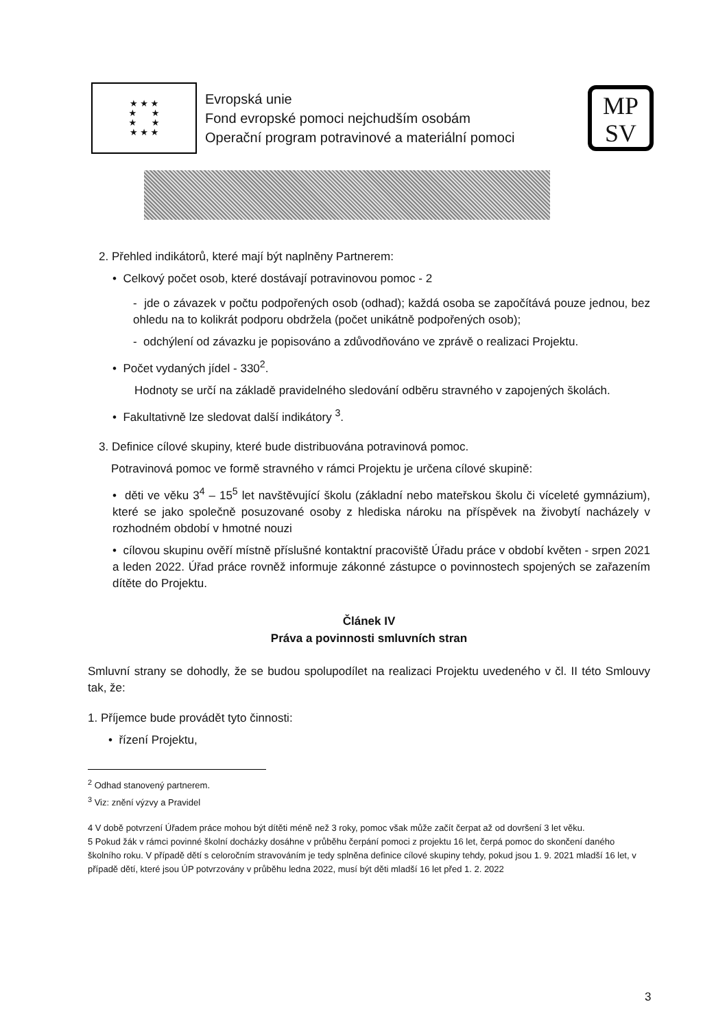★ ★ ★
★ ★
★ ★
★ ★ ★
Evropská unie
Fond evropské pomoci nejchudším osobám
Operační program potravinové a materiální pomoci
MP
SV
2. Přehled indikátorů, které mají být naplněny Partnerem:
• Celkový počet osob, které dostávají potravinovou pomoc - 2
- jde o závazek v počtu podpořených osob (odhad); každá osoba se započítává pouze jednou, bez ohledu na to kolikrát podporu obdržela (počet unikátně podpořených osob);
- odchýlení od závazku je popisováno a zdůvodňováno ve zprávě o realizaci Projektu.
• Počet vydaných jídel - 330<sup>2</sup>.
Hodnoty se určí na základě pravidelného sledování odběru stravného v zapojených školách.
• Fakultativně lze sledovat další indikátory <sup>3</sup>.
3. Definice cílové skupiny, které bude distribuována potravinová pomoc.
Potravinová pomoc ve formě stravného v rámci Projektu je určena cílové skupině:
• děti ve věku 3<sup>4</sup> – 15<sup>5</sup> let navštěvující školu (základní nebo mateřskou školu či víceleté gymnázium), které se jako společně posuzované osoby z hlediska nároku na příspěvek na živobytí nacházely v rozhodném období v hmotné nouzi
• cílovou skupinu ověří místně příslušné kontaktní pracoviště Úřadu práce v období květen - srpen 2021 a leden 2022. Úřad práce rovněž informuje zákonné zástupce o povinnostech spojených se zařazením dítěte do Projektu.
Článek IV
Práva a povinnosti smluvních stran
Smluvní strany se dohodly, že se budou spolupodílet na realizaci Projektu uvedeného v čl. II této Smlouvy tak, že:
1. Příjemce bude provádět tyto činnosti:
• řízení Projektu,
<sup>2</sup> Odhad stanovený partnerem.
<sup>3</sup> Viz: znění výzvy a Pravidel
4 V době potvrzení Úřadem práce mohou být dítěti méně než 3 roky, pomoc však může začít čerpat až od dovršení 3 let věku.
5 Pokud žák v rámci povinné školní docházky dosáhne v průběhu čerpání pomoci z projektu 16 let, čerpá pomoc do skončení daného školního roku. V případě dětí s celoročním stravováním je tedy splněna definice cílové skupiny tehdy, pokud jsou 1. 9. 2021 mladší 16 let, v případě dětí, které jsou ÚP potvrzovány v průběhu ledna 2022, musí být děti mladší 16 let před 1. 2. 2022
3